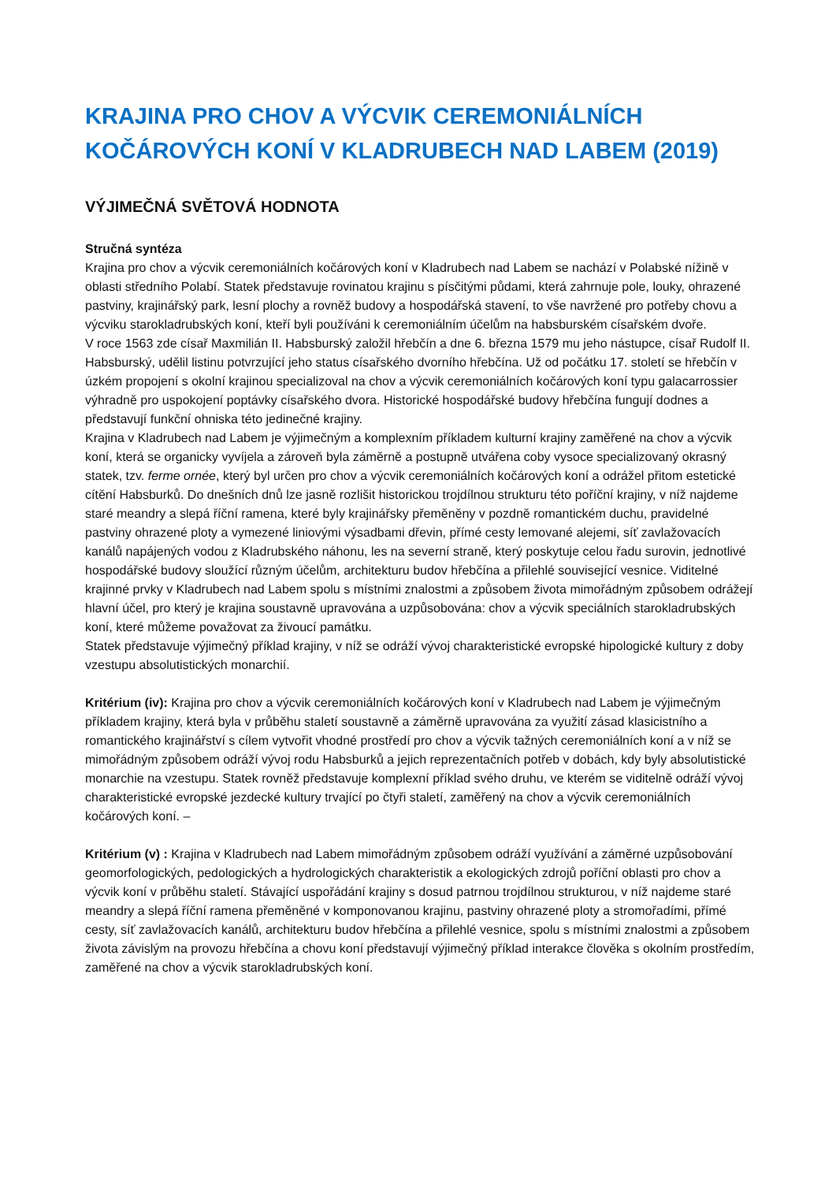KRAJINA PRO CHOV A VÝCVIK CEREMONIÁLNÍCH KOČÁROVÝCH KONÍ V KLADRUBECH NAD LABEM (2019)
VÝJIMEČNÁ SVĚTOVÁ HODNOTA
Stručná syntéza
Krajina pro chov a výcvik ceremoniálních kočárových koní v Kladrubech nad Labem se nachází v Polabské nížině v oblasti středního Polabí. Statek představuje rovinatou krajinu s písčitými půdami, která zahrnuje pole, louky, ohrazené pastviny, krajinářský park, lesní plochy a rovněž budovy a hospodářská stavení, to vše navržené pro potřeby chovu a výcviku starokladrubských koní, kteří byli používáni k ceremoniálním účelům na habsburském císařském dvoře.
V roce 1563 zde císař Maxmilián II. Habsburský založil hřebčín a dne 6. března 1579 mu jeho nástupce, císař Rudolf II. Habsburský, udělil listinu potvrzující jeho status císařského dvorního hřebčína. Už od počátku 17. století se hřebčín v úzkém propojení s okolní krajinou specializoval na chov a výcvik ceremoniálních kočárových koní typu galacarrossier výhradně pro uspokojení poptávky císařského dvora. Historické hospodářské budovy hřebčína fungují dodnes a představují funkční ohniska této jedinečné krajiny.
Krajina v Kladrubech nad Labem je výjimečným a komplexním příkladem kulturní krajiny zaměřené na chov a výcvik koní, která se organicky vyvíjela a zároveň byla záměrně a postupně utvářena coby vysoce specializovaný okrasný statek, tzv. ferme ornée, který byl určen pro chov a výcvik ceremoniálních kočárových koní a odrážel přitom estetické cítění Habsburků. Do dnešních dnů lze jasně rozlišit historickou trojdílnou strukturu této poříční krajiny, v níž najdeme staré meandry a slepá říční ramena, které byly krajinářsky přeměněny v pozdně romantickém duchu, pravidelné pastviny ohrazené ploty a vymezené liniovými výsadbami dřevin, přímé cesty lemované alejemi, síť zavlažovacích kanálů napájených vodou z Kladrubského náhonu, les na severní straně, který poskytuje celou řadu surovin, jednotlivé hospodářské budovy sloužící různým účelům, architekturu budov hřebčína a přilehlé související vesnice. Viditelné krajinné prvky v Kladrubech nad Labem spolu s místními znalostmi a způsobem života mimořádným způsobem odrážejí hlavní účel, pro který je krajina soustavně upravována a uzpůsobována: chov a výcvik speciálních starokladrubských koní, které můžeme považovat za živoucí památku.
Statek představuje výjimečný příklad krajiny, v níž se odráží vývoj charakteristické evropské hipologické kultury z doby vzestupu absolutistických monarchií.
Kritérium (iv): Krajina pro chov a výcvik ceremoniálních kočárových koní v Kladrubech nad Labem je výjimečným příkladem krajiny, která byla v průběhu staletí soustavně a záměrně upravována za využití zásad klasicistního a romantického krajinářství s cílem vytvořit vhodné prostředí pro chov a výcvik tažných ceremoniálních koní a v níž se mimořádným způsobem odráží vývoj rodu Habsburků a jejich reprezentačních potřeb v dobách, kdy byly absolutistické monarchie na vzestupu. Statek rovněž představuje komplexní příklad svého druhu, ve kterém se viditelně odráží vývoj charakteristické evropské jezdecké kultury trvající po čtyři staletí, zaměřený na chov a výcvik ceremoniálních kočárových koní. –
Kritérium (v) : Krajina v Kladrubech nad Labem mimořádným způsobem odráží využívání a záměrné uzpůsobování geomorfologických, pedologických a hydrologických charakteristik a ekologických zdrojů poříční oblasti pro chov a výcvik koní v průběhu staletí. Stávající uspořádání krajiny s dosud patrnou trojdílnou strukturou, v níž najdeme staré meandry a slepá říční ramena přeměněné v komponovanou krajinu, pastviny ohrazené ploty a stromořadími, přímé cesty, síť zavlažovacích kanálů, architekturu budov hřebčína a přilehlé vesnice, spolu s místními znalostmi a způsobem života závislým na provozu hřebčína a chovu koní představují výjimečný příklad interakce člověka s okolním prostředím, zaměřené na chov a výcvik starokladrubských koní.